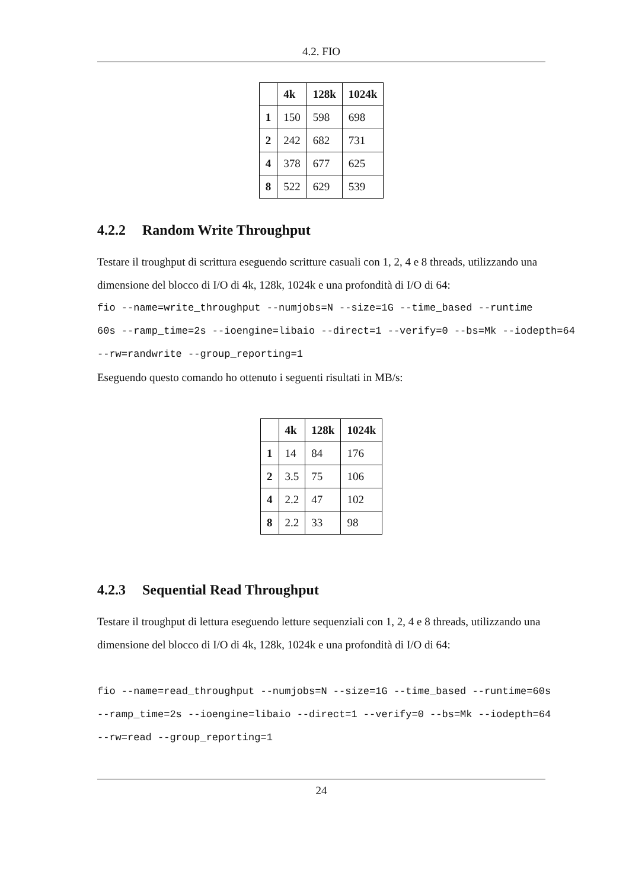4.2. FIO
| | 4k | 128k | 1024k |
| --- | --- | --- | --- |
| 1 | 150 | 598 | 698 |
| 2 | 242 | 682 | 731 |
| 4 | 378 | 677 | 625 |
| 8 | 522 | 629 | 539 |
4.2.2 Random Write Throughput
Testare il troughput di scrittura eseguendo scritture casuali con 1, 2, 4 e 8 threads, utilizzando una dimensione del blocco di I/O di 4k, 128k, 1024k e una profondità di I/O di 64:
fio --name=write_throughput --numjobs=N --size=1G --time_based --runtime
60s --ramp_time=2s --ioengine=libaio --direct=1 --verify=0 --bs=Mk --iodepth=64
--rw=randwrite --group_reporting=1
Eseguendo questo comando ho ottenuto i seguenti risultati in MB/s:
| | 4k | 128k | 1024k |
| --- | --- | --- | --- |
| 1 | 14 | 84 | 176 |
| 2 | 3.5 | 75 | 106 |
| 4 | 2.2 | 47 | 102 |
| 8 | 2.2 | 33 | 98 |
4.2.3 Sequential Read Throughput
Testare il troughput di lettura eseguendo letture sequenziali con 1, 2, 4 e 8 threads, utilizzando una dimensione del blocco di I/O di 4k, 128k, 1024k e una profondità di I/O di 64:
fio --name=read_throughput --numjobs=N --size=1G --time_based --runtime=60s
--ramp_time=2s --ioengine=libaio --direct=1 --verify=0 --bs=Mk --iodepth=64
--rw=read --group_reporting=1
24